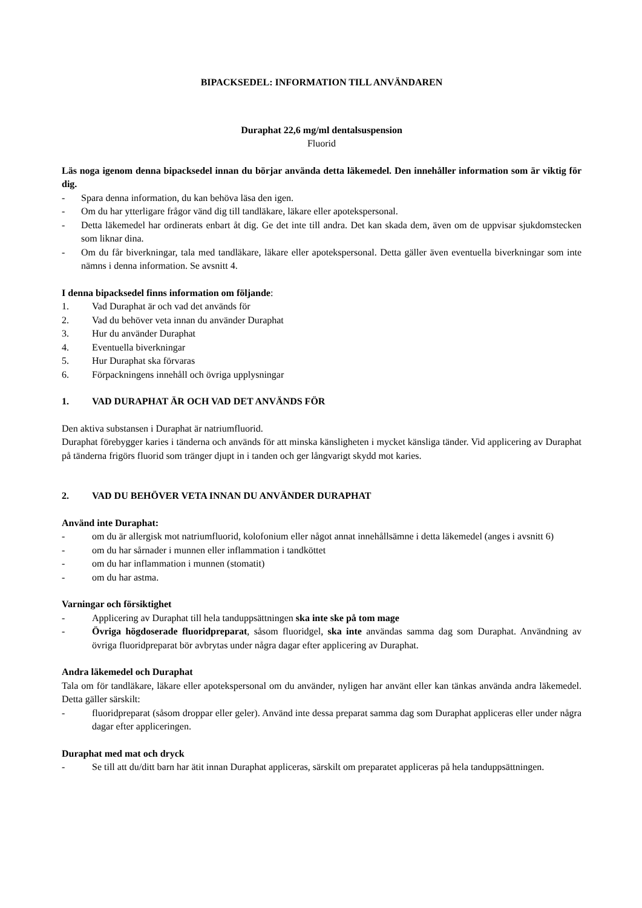BIPACKSEDEL: INFORMATION TILL ANVÄNDAREN
Duraphat 22,6 mg/ml dentalsuspension
Fluorid
Läs noga igenom denna bipacksedel innan du börjar använda detta läkemedel. Den innehåller information som är viktig för dig.
- Spara denna information, du kan behöva läsa den igen.
- Om du har ytterligare frågor vänd dig till tandläkare, läkare eller apotekspersonal.
- Detta läkemedel har ordinerats enbart åt dig. Ge det inte till andra. Det kan skada dem, även om de uppvisar sjukdomstecken som liknar dina.
- Om du får biverkningar, tala med tandläkare, läkare eller apotekspersonal. Detta gäller även eventuella biverkningar som inte nämns i denna information. Se avsnitt 4.
I denna bipacksedel finns information om följande:
1. Vad Duraphat är och vad det används för
2. Vad du behöver veta innan du använder Duraphat
3. Hur du använder Duraphat
4. Eventuella biverkningar
5. Hur Duraphat ska förvaras
6. Förpackningens innehåll och övriga upplysningar
1. VAD DURAPHAT ÄR OCH VAD DET ANVÄNDS FÖR
Den aktiva substansen i Duraphat är natriumfluorid.
Duraphat förebygger karies i tänderna och används för att minska känsligheten i mycket känsliga tänder. Vid applicering av Duraphat på tänderna frigörs fluorid som tränger djupt in i tanden och ger långvarigt skydd mot karies.
2. VAD DU BEHÖVER VETA INNAN DU ANVÄNDER DURAPHAT
Använd inte Duraphat:
- om du är allergisk mot natriumfluorid, kolofonium eller något annat innehållsämne i detta läkemedel (anges i avsnitt 6)
- om du har sårnader i munnen eller inflammation i tandköttet
- om du har inflammation i munnen (stomatit)
- om du har astma.
Varningar och försiktighet
- Applicering av Duraphat till hela tanduppsättningen ska inte ske på tom mage
- Övriga högdoserade fluoridpreparat, såsom fluoridgel, ska inte användas samma dag som Duraphat. Användning av övriga fluoridpreparat bör avbrytas under några dagar efter applicering av Duraphat.
Andra läkemedel och Duraphat
Tala om för tandläkare, läkare eller apotekspersonal om du använder, nyligen har använt eller kan tänkas använda andra läkemedel. Detta gäller särskilt:
- fluoridpreparat (såsom droppar eller geler). Använd inte dessa preparat samma dag som Duraphat appliceras eller under några dagar efter appliceringen.
Duraphat med mat och dryck
- Se till att du/ditt barn har ätit innan Duraphat appliceras, särskilt om preparatet appliceras på hela tanduppsättningen.